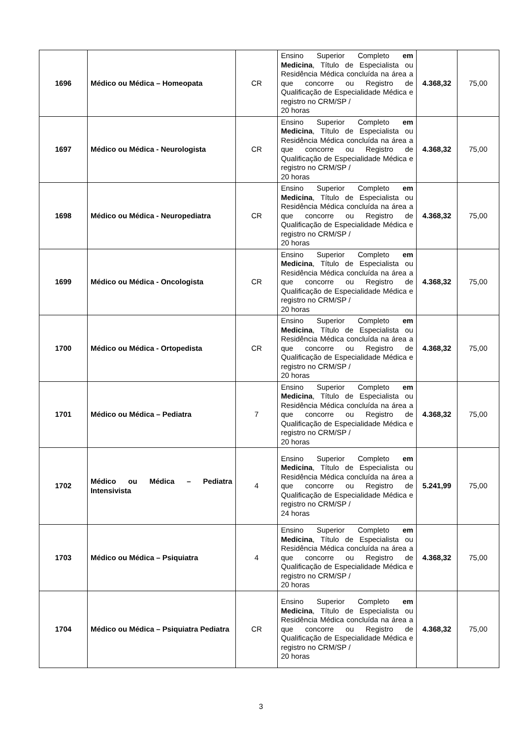| 1696 | Médico ou Médica – Homeopata | CR | Ensino Superior Completo em Medicina , Título de Especialista ou Residência Médica concluída na área a que concorre ou Registro de Qualificação de Especialidade Médica e registro no CRM/SP / 20 horas | 4.368,32 | 75,00 |
| 1697 | Médico ou Médica - Neurologista | CR | Ensino Superior Completo em Medicina , Título de Especialista ou Residência Médica concluída na área a que concorre ou Registro de Qualificação de Especialidade Médica e registro no CRM/SP / 20 horas | 4.368,32 | 75,00 |
| 1698 | Médico ou Médica - Neuropediatra | CR | Ensino Superior Completo em Medicina , Título de Especialista ou Residência Médica concluída na área a que concorre ou Registro de Qualificação de Especialidade Médica e registro no CRM/SP / 20 horas | 4.368,32 | 75,00 |
| 1699 | Médico ou Médica - Oncologista | CR | Ensino Superior Completo em Medicina , Título de Especialista ou Residência Médica concluída na área a que concorre ou Registro de Qualificação de Especialidade Médica e registro no CRM/SP / 20 horas | 4.368,32 | 75,00 |
| 1700 | Médico ou Médica - Ortopedista | CR | Ensino Superior Completo em Medicina , Título de Especialista ou Residência Médica concluída na área a que concorre ou Registro de Qualificação de Especialidade Médica e registro no CRM/SP / 20 horas | 4.368,32 | 75,00 |
| 1701 | Médico ou Médica – Pediatra | 7 | Ensino Superior Completo em Medicina , Título de Especialista ou Residência Médica concluída na área a que concorre ou Registro de Qualificação de Especialidade Médica e registro no CRM/SP / 20 horas | 4.368,32 | 75,00 |
| 1702 | Médico ou Médica – Pediatra Intensivista | 4 | Ensino Superior Completo em Medicina , Título de Especialista ou Residência Médica concluída na área a que concorre ou Registro de Qualificação de Especialidade Médica e registro no CRM/SP / 24 horas | 5.241,99 | 75,00 |
| 1703 | Médico ou Médica – Psiquiatra | 4 | Ensino Superior Completo em Medicina , Título de Especialista ou Residência Médica concluída na área a que concorre ou Registro de Qualificação de Especialidade Médica e registro no CRM/SP / 20 horas | 4.368,32 | 75,00 |
| 1704 | Médico ou Médica – Psiquiatra Pediatra | CR | Ensino Superior Completo em Medicina , Título de Especialista ou Residência Médica concluída na área a que concorre ou Registro de Qualificação de Especialidade Médica e registro no CRM/SP / 20 horas | 4.368,32 | 75,00 |
3